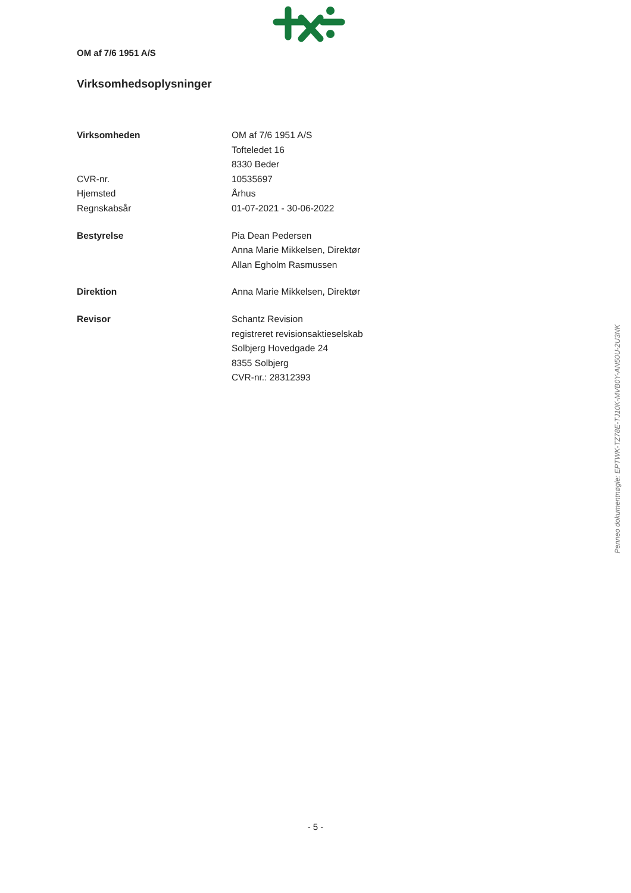OM af 7/6 1951 A/S
Virksomhedsoplysninger
| Virksomheden | OM af 7/6 1951 A/S |
| | Tofteledet 16 |
| | 8330 Beder |
| CVR-nr. | 10535697 |
| Hjemsted | Århus |
| Regnskabsår | 01-07-2021 - 30-06-2022 |
| Bestyrelse | Pia Dean Pedersen |
| | Anna Marie Mikkelsen, Direktør |
| | Allan Egholm Rasmussen |
| Direktion | Anna Marie Mikkelsen, Direktør |
| Revisor | Schantz Revision |
| | registreret revisionsaktieselskab |
| | Solbjerg Hovedgade 24 |
| | 8355 Solbjerg |
| | CVR-nr.: 28312393 |
Penneo dokumentnøgle: EPTWK-TZ78E-TJ10K-MVB0Y-AN50U-2U3NK
- 5 -